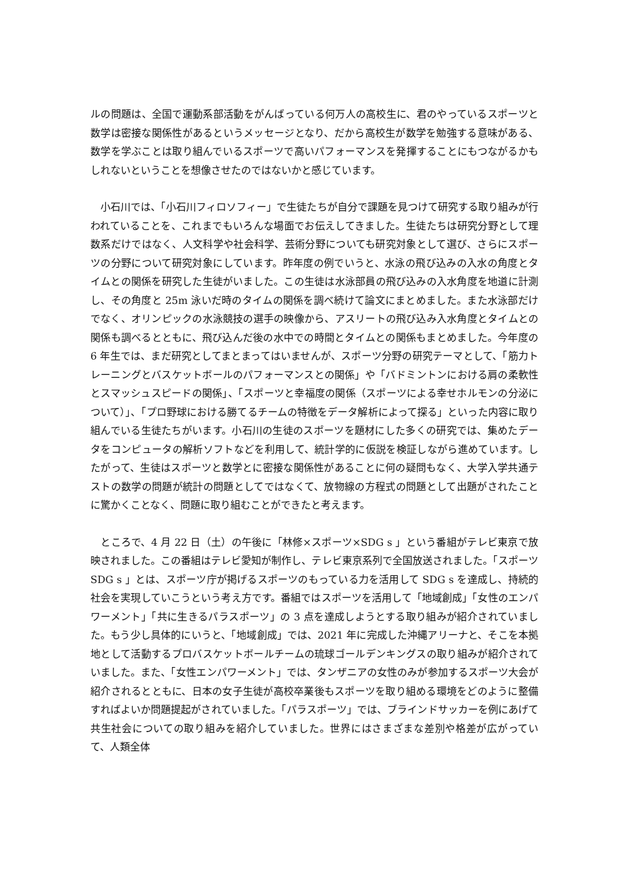ルの問題は、全国で運動系部活動をがんばっている何万人の高校生に、君のやっているスポーツと数学は密接な関係性があるというメッセージとなり、だから高校生が数学を勉強する意味がある、数学を学ぶことは取り組んでいるスポーツで高いパフォーマンスを発揮することにもつながるかもしれないということを想像させたのではないかと感じています。
　小石川では、「小石川フィロソフィー」で生徒たちが自分で課題を見つけて研究する取り組みが行われていることを、これまでもいろんな場面でお伝えしてきました。生徒たちは研究分野として理数系だけではなく、人文科学や社会科学、芸術分野についても研究対象として選び、さらにスポーツの分野について研究対象にしています。昨年度の例でいうと、水泳の飛び込みの入水の角度とタイムとの関係を研究した生徒がいました。この生徒は水泳部員の飛び込みの入水角度を地道に計測し、その角度と 25m 泳いだ時のタイムの関係を調べ続けて論文にまとめました。また水泳部だけでなく、オリンピックの水泳競技の選手の映像から、アスリートの飛び込み入水角度とタイムとの関係も調べるとともに、飛び込んだ後の水中での時間とタイムとの関係もまとめました。今年度の 6 年生では、まだ研究としてまとまってはいませんが、スポーツ分野の研究テーマとして、「筋力トレーニングとバスケットボールのパフォーマンスとの関係」や「バドミントンにおける肩の柔軟性とスマッシュスピードの関係」、「スポーツと幸福度の関係（スポーツによる幸せホルモンの分泌について）」、「プロ野球における勝てるチームの特徴をデータ解析によって探る」といった内容に取り組んでいる生徒たちがいます。小石川の生徒のスポーツを題材にした多くの研究では、集めたデータをコンピュータの解析ソフトなどを利用して、統計学的に仮説を検証しながら進めています。したがって、生徒はスポーツと数学とに密接な関係性があることに何の疑問もなく、大学入学共通テストの数学の問題が統計の問題としてではなくて、放物線の方程式の問題として出題がされたことに驚かくことなく、問題に取り組むことができたと考えます。
　ところで、4 月 22 日（土）の午後に「林修×スポーツ×SDG s 」という番組がテレビ東京で放映されました。この番組はテレビ愛知が制作し、テレビ東京系列で全国放送されました。「スポーツ SDG s 」とは、スポーツ庁が掲げるスポーツのもっている力を活用して SDG s を達成し、持続的社会を実現していこうという考え方です。番組ではスポーツを活用して「地域創成」「女性のエンパワーメント」「共に生きるパラスポーツ」の 3 点を達成しようとする取り組みが紹介されていました。もう少し具体的にいうと、「地域創成」では、2021 年に完成した沖縄アリーナと、そこを本拠地として活動するプロバスケットボールチームの琉球ゴールデンキングスの取り組みが紹介されていました。また、「女性エンパワーメント」では、タンザニアの女性のみが参加するスポーツ大会が紹介されるとともに、日本の女子生徒が高校卒業後もスポーツを取り組める環境をどのように整備すればよいか問題提起がされていました。「パラスポーツ」では、ブラインドサッカーを例にあげて共生社会についての取り組みを紹介していました。世界にはさまざまな差別や格差が広がっていて、人類全体